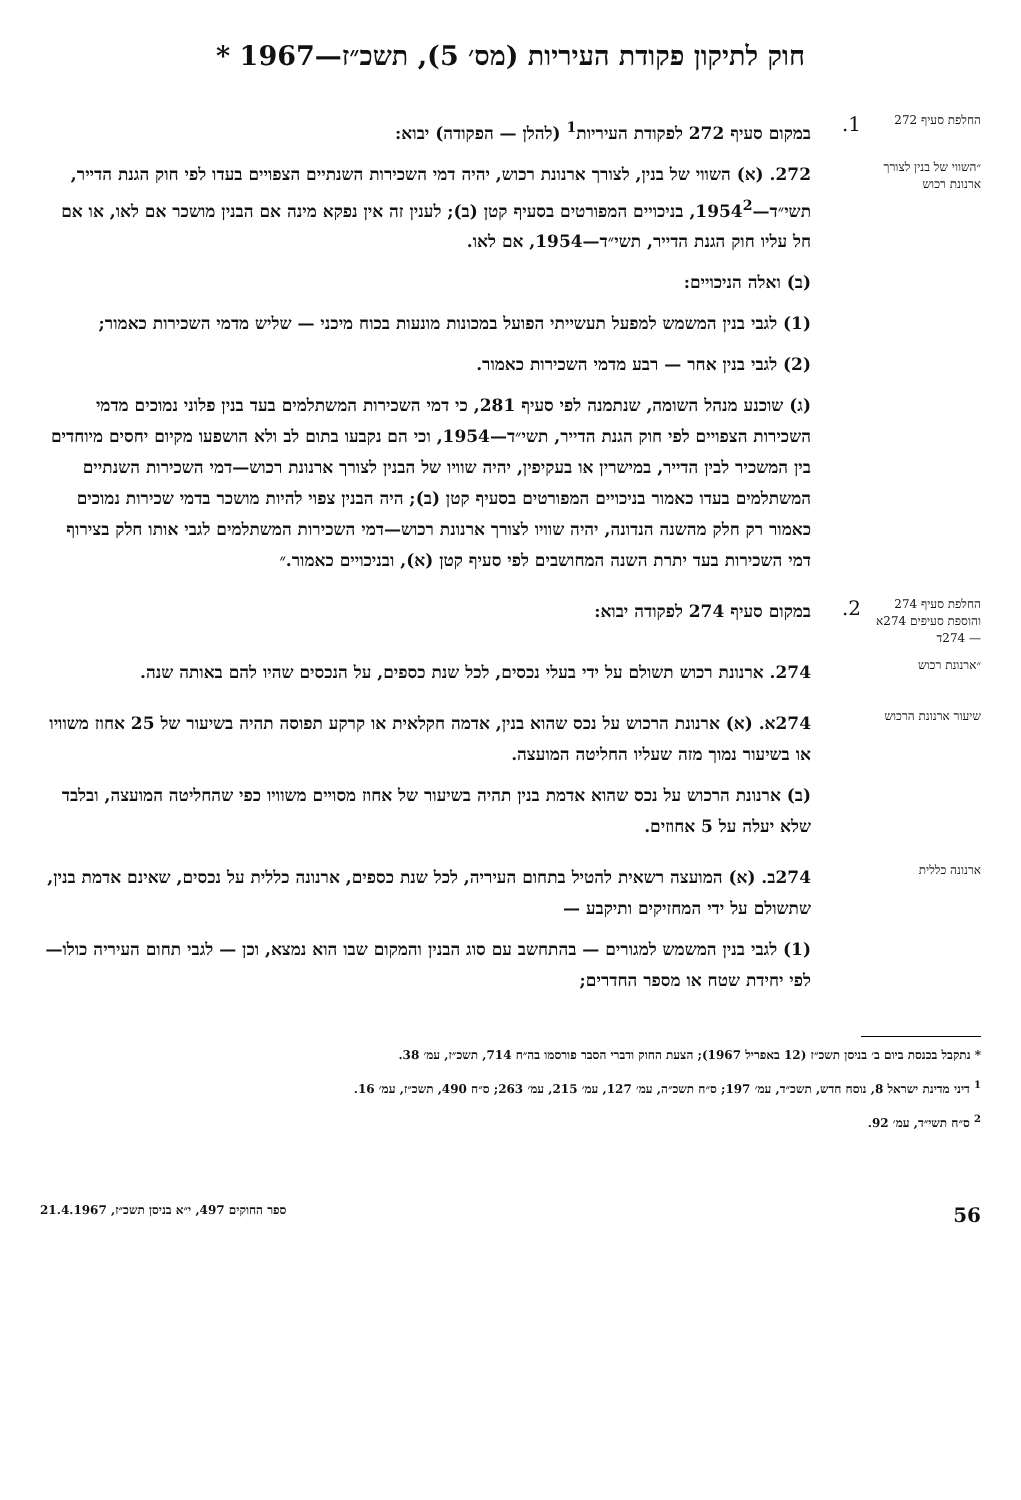חוק לתיקון פקודת העיריות (מס׳ 5), תשכ״ז—1967 *
החלפת סעיף 272
1.
במקום סעיף 272 לפקודת העיריות<sup>1</sup> (להלן — הפקודה) יבוא:
״השווי של בנין לצורך ארנונת רכוש
272. (א) השווי של בנין, לצורך ארנונת רכוש, יהיה דמי השכירות השנתיים הצפויים בעדו לפי חוק הגנת הדייר, תשי״ד—1954<sup>2</sup>, בניכויים המפורטים בסעיף קטן (ב); לענין זה אין נפקא מינה אם הבנין מושכר אם לאו, או אם חל עליו חוק הגנת הדייר, תשי״ד—1954, אם לאו.
(ב) ואלה הניכויים:
(1) לגבי בנין המשמש למפעל תעשייתי הפועל במכונות מונעות בכוח מיכני — שליש מדמי השכירות כאמור;
(2) לגבי בנין אחר — רבע מדמי השכירות כאמור.
(ג) שוכנע מנהל השומה, שנתמנה לפי סעיף 281, כי דמי השכירות המשתלמים בעד בנין פלוני נמוכים מדמי השכירות הצפויים לפי חוק הגנת הדייר, תשי״ד—1954, וכי הם נקבעו בתום לב ולא הושפעו מקיום יחסים מיוחדים בין המשכיר לבין הדייר, במישרין או בעקיפין, יהיה שוויו של הבנין לצורך ארנונת רכוש—דמי השכירות השנתיים המשתלמים בעדו כאמור בניכויים המפורטים בסעיף קטן (ב); היה הבנין צפוי להיות מושכר בדמי שכירות נמוכים כאמור רק חלק מהשנה הנדונה, יהיה שוויו לצורך ארנונת רכוש—דמי השכירות המשתלמים לגבי אותו חלק בצירוף דמי השכירות בעד יתרת השנה המחושבים לפי סעיף קטן (א), ובניכויים כאמור.״
החלפת סעיף 274 והוספת סעיפים 274א — 274ד
2.
במקום סעיף 274 לפקודה יבוא:
״ארנונת רכוש
274. ארנונת רכוש תשולם על ידי בעלי נכסים, לכל שנת כספים, על הנכסים שהיו להם באותה שנה.
שיעור ארנונת הרכוש
274א. (א) ארנונת הרכוש על נכס שהוא בנין, אדמה חקלאית או קרקע תפוסה תהיה בשיעור של 25 אחוז משוויו או בשיעור נמוך מזה שעליו החליטה המועצה.
(ב) ארנונת הרכוש על נכס שהוא אדמת בנין תהיה בשיעור של אחוז מסויים משוויו כפי שהחליטה המועצה, ובלבד שלא יעלה על 5 אחוזים.
ארנונה כללית
274ב. (א) המועצה רשאית להטיל בתחום העיריה, לכל שנת כספים, ארנונה כללית על נכסים, שאינם אדמת בנין, שתשולם על ידי המחזיקים ותיקבע —
(1) לגבי בנין המשמש למגורים — בהתחשב עם סוג הבנין והמקום שבו הוא נמצא, וכן — לגבי תחום העיריה כולו— לפי יחידת שטח או מספר החדרים;
* נתקבל בכנסת ביום ב׳ בניסן תשכ״ז (12 באפריל 1967); הצעת החוק ודברי הסבר פורסמו בה״ח 714, תשכ״ז, עמ׳ 38.
<sup>1</sup> דיני מדינת ישראל 8, נוסח חדש, תשכ״ד, עמ׳ 197; ס״ח תשכ״ה, עמ׳ 127, עמ׳ 215, עמ׳ 263; ס״ח 490, תשכ״ז, עמ׳ 16.
<sup>2</sup> ס״ח תשי״ד, עמ׳ 92.
56 ספר החוקים 497, י״א בניסן תשכ״ז, 21.4.1967